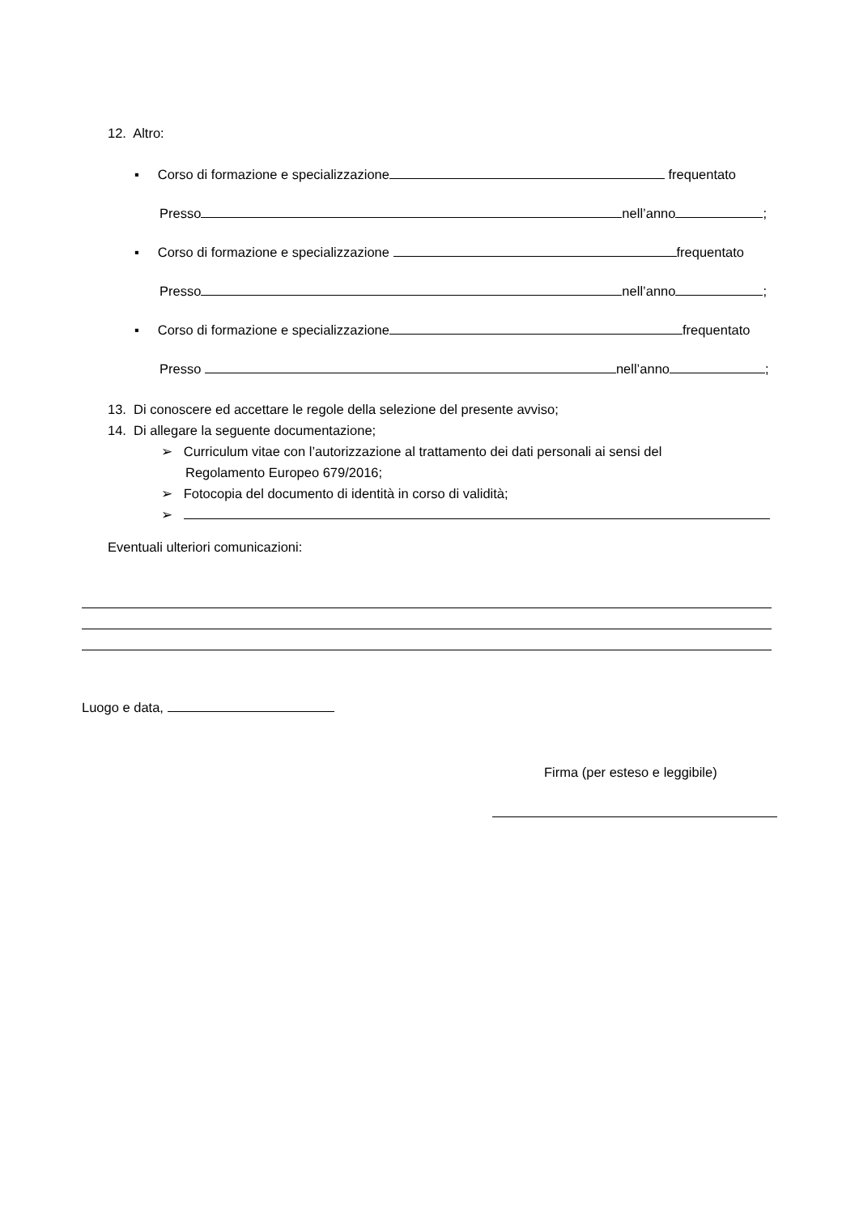12. Altro:
▪ Corso di formazione e specializzazione frequentato
Presso nell’anno ;
▪ Corso di formazione e specializzazione frequentato
Presso nell’anno ;
▪ Corso di formazione e specializzazione frequentato
Presso nell’anno ;
13. Di conoscere ed accettare le regole della selezione del presente avviso;
14. Di allegare la seguente documentazione;
➢ Curriculum vitae con l’autorizzazione al trattamento dei dati personali ai sensi del
Regolamento Europeo 679/2016;
➢ Fotocopia del documento di identità in corso di validità;
➢
Eventuali ulteriori comunicazioni:
Luogo e data,
Firma (per esteso e leggibile)